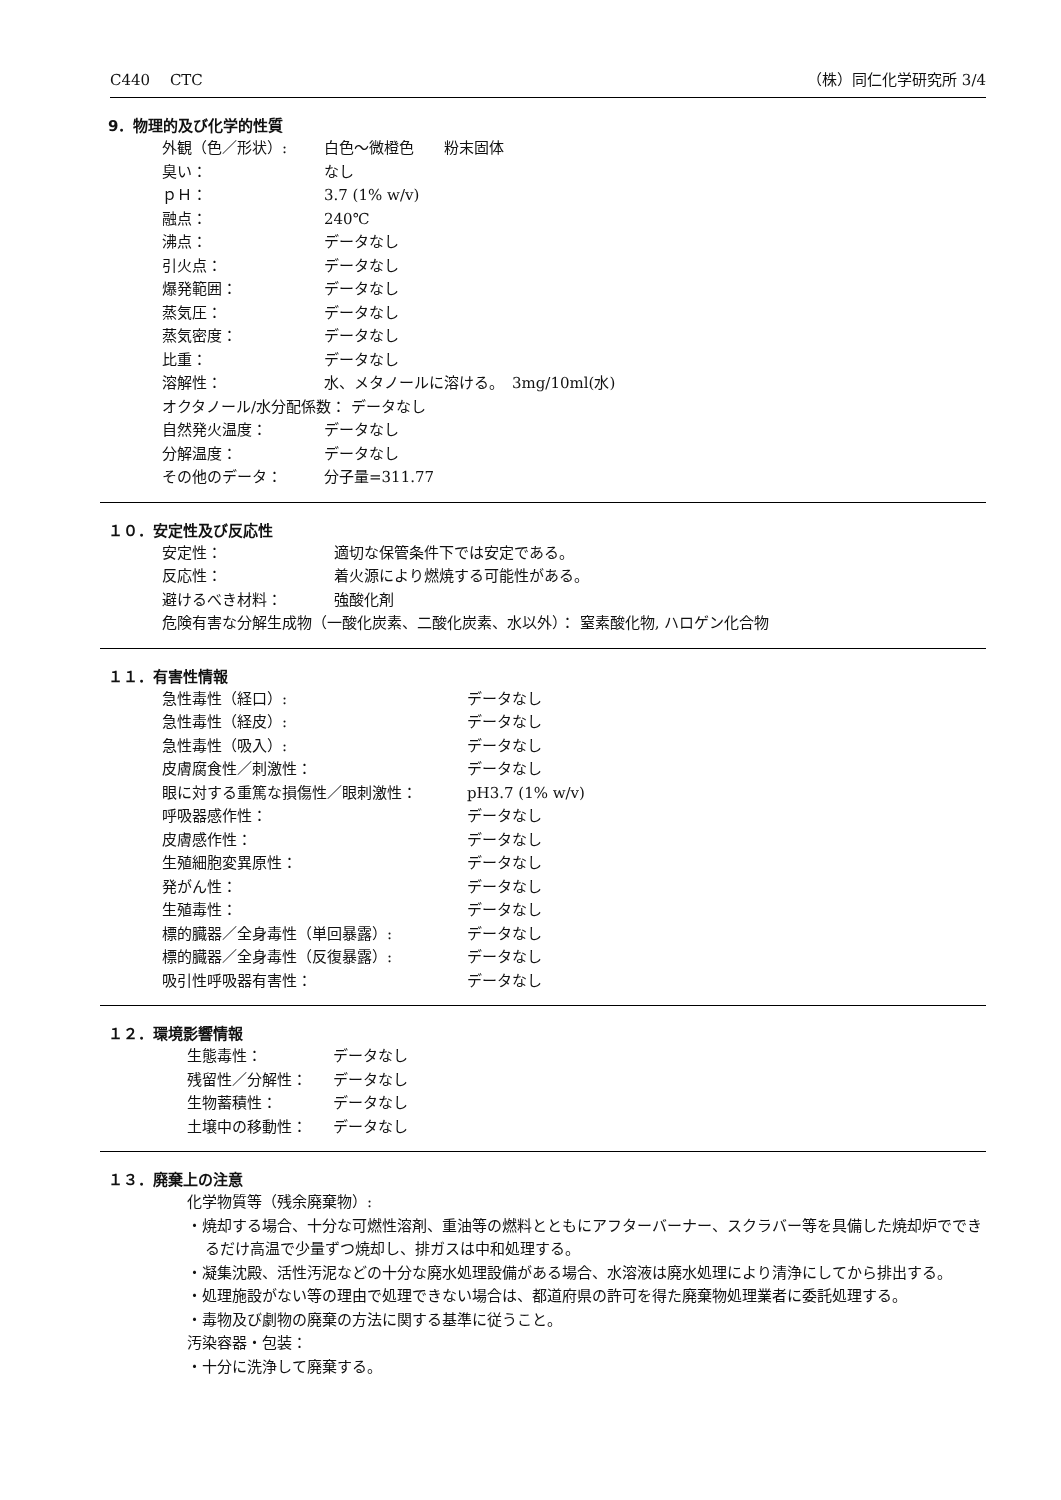C440　 CTC （株）同仁化学研究所 3/4
9．物理的及び化学的性質
外観（色／形状）: 白色～微橙色　　粉末固体
臭い： なし
ｐＨ： 3.7 (1% w/v)
融点： 240℃
沸点： データなし
引火点： データなし
爆発範囲： データなし
蒸気圧： データなし
蒸気密度： データなし
比重： データなし
溶解性： 水、メタノールに溶ける。　3mg/10ml(水)
オクタノール/水分配係数： データなし
自然発火温度： データなし
分解温度： データなし
その他のデータ： 分子量=311.77
１０．安定性及び反応性
安定性： 適切な保管条件下では安定である。
反応性： 着火源により燃焼する可能性がある。
避けるべき材料： 強酸化剤
危険有害な分解生成物（一酸化炭素、二酸化炭素、水以外）： 窒素酸化物, ハロゲン化合物
１１．有害性情報
急性毒性（経口）: データなし
急性毒性（経皮）: データなし
急性毒性（吸入）: データなし
皮膚腐食性／刺激性： データなし
眼に対する重篤な損傷性／眼刺激性： pH3.7 (1% w/v)
呼吸器感作性： データなし
皮膚感作性： データなし
生殖細胞変異原性： データなし
発がん性： データなし
生殖毒性： データなし
標的臓器／全身毒性（単回暴露）: データなし
標的臓器／全身毒性（反復暴露）: データなし
吸引性呼吸器有害性： データなし
１２．環境影響情報
生態毒性： データなし
残留性／分解性： データなし
生物蓄積性： データなし
土壌中の移動性： データなし
１３．廃棄上の注意
化学物質等（残余廃棄物）:
・焼却する場合、十分な可燃性溶剤、重油等の燃料とともにアフターバーナー、スクラバー等を具備した焼却炉でできるだけ高温で少量ずつ焼却し、排ガスは中和処理する。
・凝集沈殿、活性汚泥などの十分な廃水処理設備がある場合、水溶液は廃水処理により清浄にしてから排出する。
・処理施設がない等の理由で処理できない場合は、都道府県の許可を得た廃棄物処理業者に委託処理する。
・毒物及び劇物の廃棄の方法に関する基準に従うこと。
汚染容器・包装：
・十分に洗浄して廃棄する。